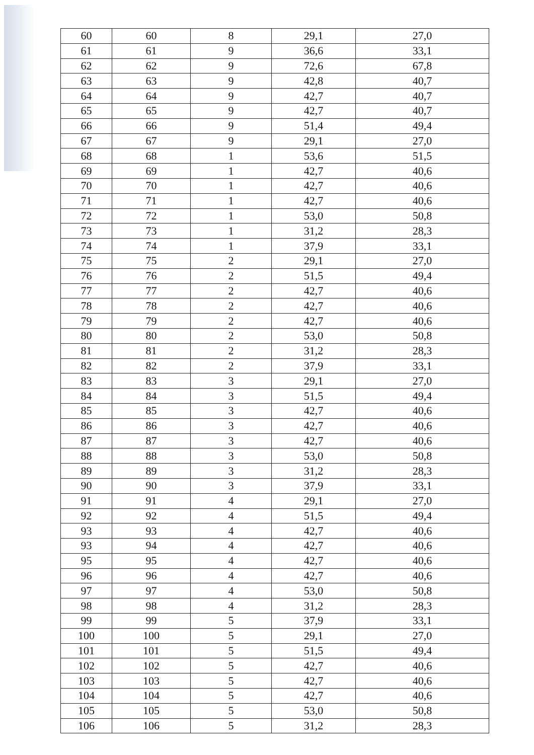| 60 | 60 | 8 | 29,1 | 27,0 |
| 61 | 61 | 9 | 36,6 | 33,1 |
| 62 | 62 | 9 | 72,6 | 67,8 |
| 63 | 63 | 9 | 42,8 | 40,7 |
| 64 | 64 | 9 | 42,7 | 40,7 |
| 65 | 65 | 9 | 42,7 | 40,7 |
| 66 | 66 | 9 | 51,4 | 49,4 |
| 67 | 67 | 9 | 29,1 | 27,0 |
| 68 | 68 | 1 | 53,6 | 51,5 |
| 69 | 69 | 1 | 42,7 | 40,6 |
| 70 | 70 | 1 | 42,7 | 40,6 |
| 71 | 71 | 1 | 42,7 | 40,6 |
| 72 | 72 | 1 | 53,0 | 50,8 |
| 73 | 73 | 1 | 31,2 | 28,3 |
| 74 | 74 | 1 | 37,9 | 33,1 |
| 75 | 75 | 2 | 29,1 | 27,0 |
| 76 | 76 | 2 | 51,5 | 49,4 |
| 77 | 77 | 2 | 42,7 | 40,6 |
| 78 | 78 | 2 | 42,7 | 40,6 |
| 79 | 79 | 2 | 42,7 | 40,6 |
| 80 | 80 | 2 | 53,0 | 50,8 |
| 81 | 81 | 2 | 31,2 | 28,3 |
| 82 | 82 | 2 | 37,9 | 33,1 |
| 83 | 83 | 3 | 29,1 | 27,0 |
| 84 | 84 | 3 | 51,5 | 49,4 |
| 85 | 85 | 3 | 42,7 | 40,6 |
| 86 | 86 | 3 | 42,7 | 40,6 |
| 87 | 87 | 3 | 42,7 | 40,6 |
| 88 | 88 | 3 | 53,0 | 50,8 |
| 89 | 89 | 3 | 31,2 | 28,3 |
| 90 | 90 | 3 | 37,9 | 33,1 |
| 91 | 91 | 4 | 29,1 | 27,0 |
| 92 | 92 | 4 | 51,5 | 49,4 |
| 93 | 93 | 4 | 42,7 | 40,6 |
| 93 | 94 | 4 | 42,7 | 40,6 |
| 95 | 95 | 4 | 42,7 | 40,6 |
| 96 | 96 | 4 | 42,7 | 40,6 |
| 97 | 97 | 4 | 53,0 | 50,8 |
| 98 | 98 | 4 | 31,2 | 28,3 |
| 99 | 99 | 5 | 37,9 | 33,1 |
| 100 | 100 | 5 | 29,1 | 27,0 |
| 101 | 101 | 5 | 51,5 | 49,4 |
| 102 | 102 | 5 | 42,7 | 40,6 |
| 103 | 103 | 5 | 42,7 | 40,6 |
| 104 | 104 | 5 | 42,7 | 40,6 |
| 105 | 105 | 5 | 53,0 | 50,8 |
| 106 | 106 | 5 | 31,2 | 28,3 |